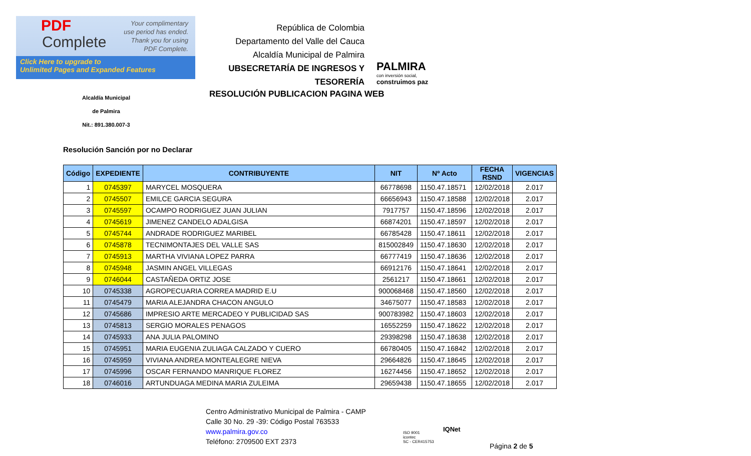PDF
Complete
Your complimentary
use period has ended.
Thank you for using
PDF Complete.
Click Here to upgrade to
Unlimited Pages and Expanded Features
República de Colombia
Departamento del Valle del Cauca
Alcaldía Municipal de Palmira
UBSECRETARÍA DE INGRESOS Y TESORERÍA
PALMIRA
con inversión social,
construimos paz
Alcaldía Municipal
de Palmira
Nit.: 891.380.007-3
RESOLUCIÓN PUBLICACION PAGINA WEB
Resolución Sanción por no Declarar
| Código | EXPEDIENTE | CONTRIBUYENTE | NIT | Nº Acto | FECHA RSND | VIGENCIAS |
| --- | --- | --- | --- | --- | --- | --- |
| 1 | 0745397 | MARYCEL MOSQUERA | 66778698 | 1150.47.18571 | 12/02/2018 | 2.017 |
| 2 | 0745507 | EMILCE GARCIA SEGURA | 66656943 | 1150.47.18588 | 12/02/2018 | 2.017 |
| 3 | 0745597 | OCAMPO RODRIGUEZ JUAN JULIAN | 7917757 | 1150.47.18596 | 12/02/2018 | 2.017 |
| 4 | 0745619 | JIMENEZ CANDELO ADALGISA | 66874201 | 1150.47.18597 | 12/02/2018 | 2.017 |
| 5 | 0745744 | ANDRADE RODRIGUEZ MARIBEL | 66785428 | 1150.47.18611 | 12/02/2018 | 2.017 |
| 6 | 0745878 | TECNIMONTAJES DEL VALLE SAS | 815002849 | 1150.47.18630 | 12/02/2018 | 2.017 |
| 7 | 0745913 | MARTHA VIVIANA LOPEZ PARRA | 66777419 | 1150.47.18636 | 12/02/2018 | 2.017 |
| 8 | 0745948 | JASMIN ANGEL VILLEGAS | 66912176 | 1150.47.18641 | 12/02/2018 | 2.017 |
| 9 | 0746044 | CASTAÑEDA ORTIZ JOSE | 2561217 | 1150.47.18661 | 12/02/2018 | 2.017 |
| 10 | 0745338 | AGROPECUARIA CORREA MADRID E.U | 900068468 | 1150.47.18560 | 12/02/2018 | 2.017 |
| 11 | 0745479 | MARIA ALEJANDRA CHACON ANGULO | 34675077 | 1150.47.18583 | 12/02/2018 | 2.017 |
| 12 | 0745686 | IMPRESIO ARTE MERCADEO Y PUBLICIDAD SAS | 900783982 | 1150.47.18603 | 12/02/2018 | 2.017 |
| 13 | 0745813 | SERGIO MORALES PENAGOS | 16552259 | 1150.47.18622 | 12/02/2018 | 2.017 |
| 14 | 0745933 | ANA JULIA PALOMINO | 29398298 | 1150.47.18638 | 12/02/2018 | 2.017 |
| 15 | 0745951 | MARIA EUGENIA ZULIAGA CALZADO Y CUERO | 66780405 | 1150.47.16842 | 12/02/2018 | 2.017 |
| 16 | 0745959 | VIVIANA ANDREA MONTEALEGRE NIEVA | 29664826 | 1150.47.18645 | 12/02/2018 | 2.017 |
| 17 | 0745996 | OSCAR FERNANDO MANRIQUE FLOREZ | 16274456 | 1150.47.18652 | 12/02/2018 | 2.017 |
| 18 | 0746016 | ARTUNDUAGA MEDINA MARIA ZULEIMA | 29659438 | 1150.47.18655 | 12/02/2018 | 2.017 |
Centro Administrativo Municipal de Palmira - CAMP
Calle 30 No. 29 -39: Código Postal 763533
www.palmira.gov.co
Teléfono: 2709500 EXT 2373
ISO 9001
icontec
SC - CER415753
IQNet
Página 2 de 5